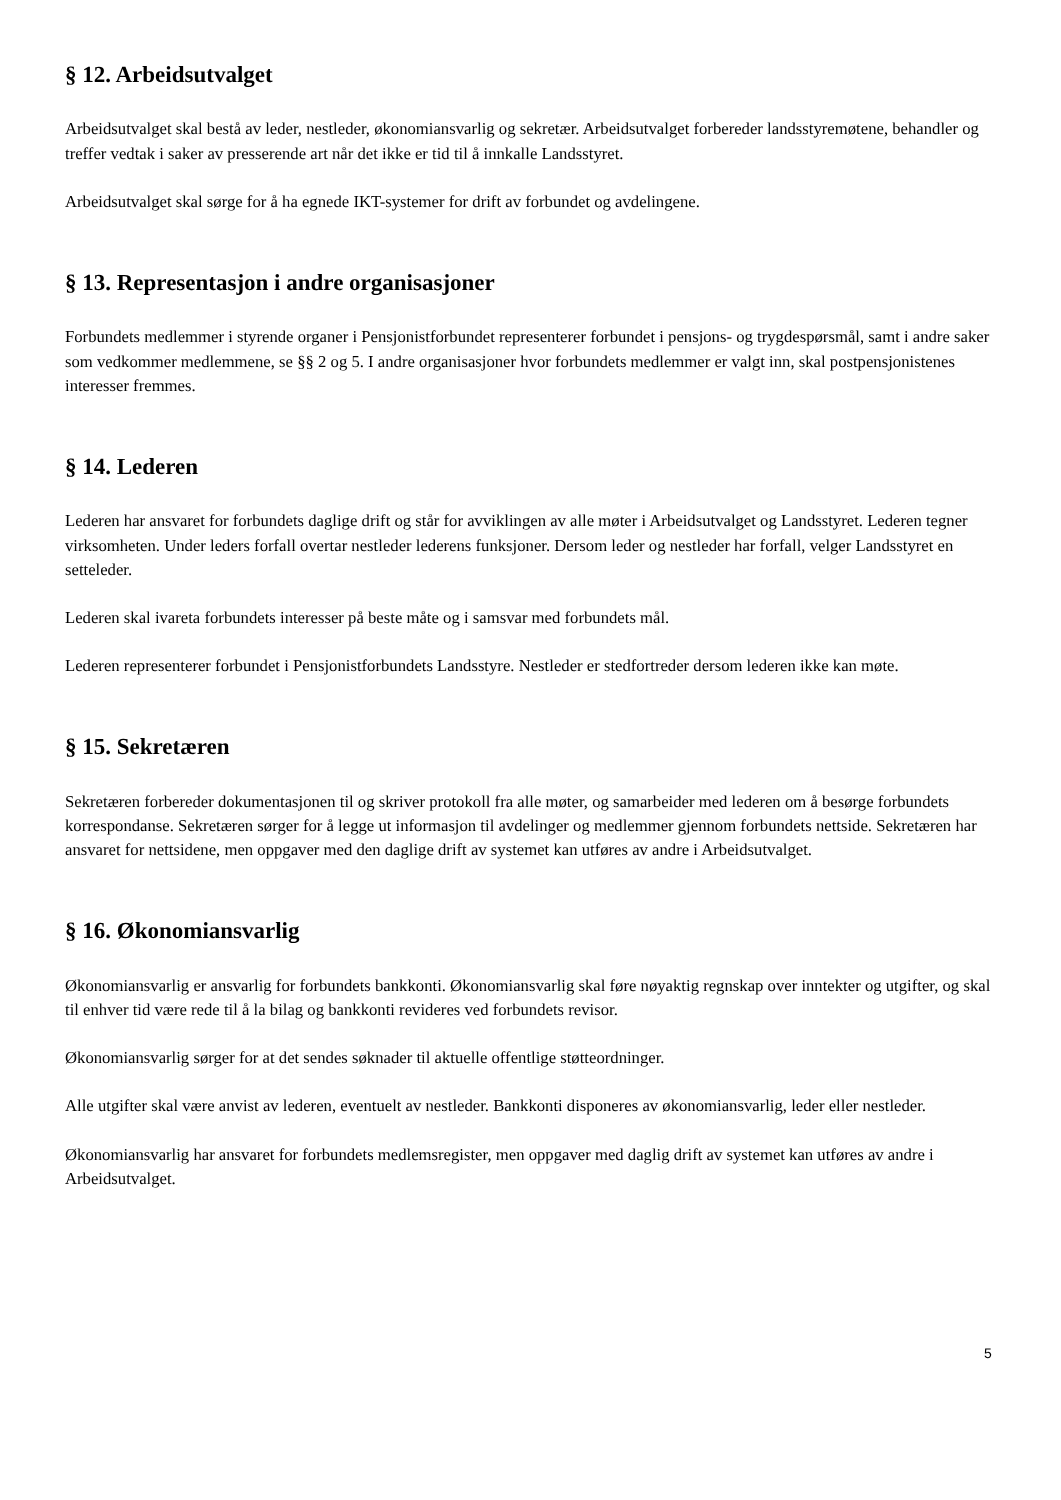§ 12. Arbeidsutvalget
Arbeidsutvalget skal bestå av leder, nestleder, økonomiansvarlig og sekretær. Arbeidsutvalget forbereder landsstyremøtene, behandler og treffer vedtak i saker av presserende art når det ikke er tid til å innkalle Landsstyret.
Arbeidsutvalget skal sørge for å ha egnede IKT-systemer for drift av forbundet og avdelingene.
§ 13. Representasjon i andre organisasjoner
Forbundets medlemmer i styrende organer i Pensjonistforbundet representerer forbundet i pensjons- og trygdespørsmål, samt i andre saker som vedkommer medlemmene, se §§ 2 og 5. I andre organisasjoner hvor forbundets medlemmer er valgt inn, skal postpensjonistenes interesser fremmes.
§ 14. Lederen
Lederen har ansvaret for forbundets daglige drift og står for avviklingen av alle møter i Arbeidsutvalget og Landsstyret. Lederen tegner virksomheten. Under leders forfall overtar nestleder lederens funksjoner. Dersom leder og nestleder har forfall, velger Landsstyret en setteleder.
Lederen skal ivareta forbundets interesser på beste måte og i samsvar med forbundets mål.
Lederen representerer forbundet i Pensjonistforbundets Landsstyre. Nestleder er stedfortreder dersom lederen ikke kan møte.
§ 15. Sekretæren
Sekretæren forbereder dokumentasjonen til og skriver protokoll fra alle møter, og samarbeider med lederen om å besørge forbundets korrespondanse. Sekretæren sørger for å legge ut informasjon til avdelinger og medlemmer gjennom forbundets nettside. Sekretæren har ansvaret for nettsidene, men oppgaver med den daglige drift av systemet kan utføres av andre i Arbeidsutvalget.
§ 16. Økonomiansvarlig
Økonomiansvarlig er ansvarlig for forbundets bankkonti. Økonomiansvarlig skal føre nøyaktig regnskap over inntekter og utgifter, og skal til enhver tid være rede til å la bilag og bankkonti revideres ved forbundets revisor.
Økonomiansvarlig sørger for at det sendes søknader til aktuelle offentlige støtteordninger.
Alle utgifter skal være anvist av lederen, eventuelt av nestleder. Bankkonti disponeres av økonomiansvarlig, leder eller nestleder.
Økonomiansvarlig har ansvaret for forbundets medlemsregister, men oppgaver med daglig drift av systemet kan utføres av andre i Arbeidsutvalget.
5